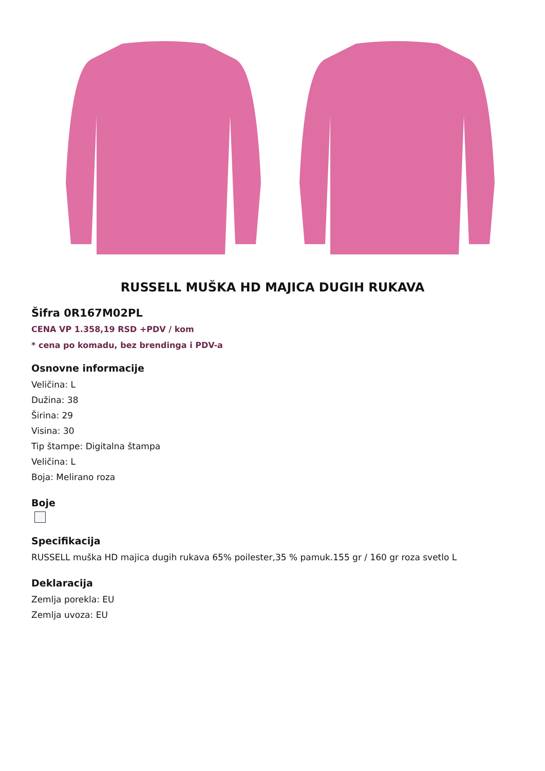RUSSELL MUŠKA HD MAJICA DUGIH RUKAVA
Šifra 0R167M02PL
CENA VP 1.358,19 RSD +PDV / kom
* cena po komadu, bez brendinga i PDV-a
Osnovne informacije
Veličina: L
Dužina: 38
Širina: 29
Visina: 30
Tip štampe: Digitalna štampa
Veličina: L
Boja: Melirano roza
Boje
Specifikacija
RUSSELL muška HD majica dugih rukava 65% poilester,35 % pamuk.155 gr / 160 gr roza svetlo L
Deklaracija
Zemlja porekla: EU
Zemlja uvoza: EU